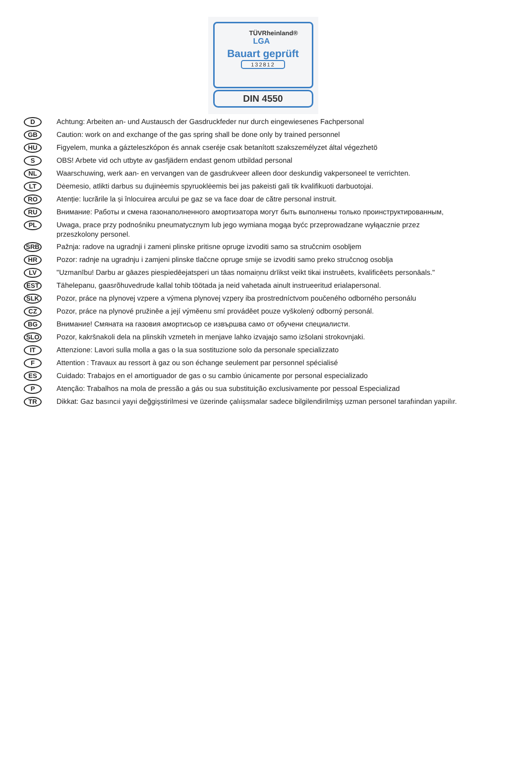TÜVRheinland®
LGA
Bauart geprüft
132812
DIN 4550
D Achtung: Arbeiten an- und Austausch der Gasdruckfeder nur durch eingewiesenes Fachpersonal
GB Caution: work on and exchange of the gas spring shall be done only by trained personnel
HU Figyelem, munka a gázteleszkópon és annak cseréje csak betanított szakszemélyzet által végezhetö
S OBS! Arbete vid och utbyte av gasfjädern endast genom utbildad personal
NL Waarschuwing, werk aan- en vervangen van de gasdrukveer alleen door deskundig vakpersoneel te verrichten.
LT Dėemesio, atlikti darbus su dujinėemis spyruoklėemis bei jas pakeisti gali tik kvalifikuoti darbuotojai.
RO Atenție: lucrările la și înlocuirea arcului pe gaz se va face doar de către personal instruit.
RU Внимание: Работы и смена газонаполненного амортизатора могут быть выполнены только проинструктированным,
PL Uwaga, prace przy podnośniku pneumatycznym lub jego wymiana mogąa byćc przeprowadzane wyłąacznie przez
przeszkolony personel.
SRB Pažnja: radove na ugradnji i zameni plinske pritisne opruge izvoditi samo sa stručcnim osobljem
HR Pozor: radnje na ugradnju i zamjeni plinske tlačcne opruge smije se izvoditi samo preko stručcnog osoblja
LV "Uzmanību! Darbu ar gāazes piespiedēejatsperi un tāas nomaiņnu drīikst veikt tikai instruēets, kvalificēets personāals."
EST Tähelepanu, gaasrõhuvedrude kallal tohib töötada ja neid vahetada ainult instrueeritud erialapersonal.
SLK Pozor, práce na plynovej vzpere a výmena plynovej vzpery iba prostredníctvom poučeného odborného personálu
CZ Pozor, práce na plynové pružiněe a její výměenu smí prováděet pouze vyškolený odborný personál.
BG Внимание! Смяната на газовия амортисьор се извършва само от обучени специалисти.
SLO Pozor, kakršnakoli dela na plinskih vzmeteh in menjave lahko izvajajo samo izšolani strokovnjaki.
IT Attenzione: Lavori sulla molla a gas o la sua sostituzione solo da personale specializzato
F Attention : Travaux au ressort à gaz ou son échange seulement par personnel spécialisé
ES Cuidado: Trabajos en el amortiguador de gas o su cambio únicamente por personal especializado
P Atenção: Trabalhos na mola de pressão a gás ou sua substituição exclusivamente por pessoal Especializad
TR Dikkat: Gaz basıncıi yayıi değgişstirilmesi ve üzerinde çalıişsmalar sadece bilgilendirilmişş uzman personel tarafıindan yapıilır.